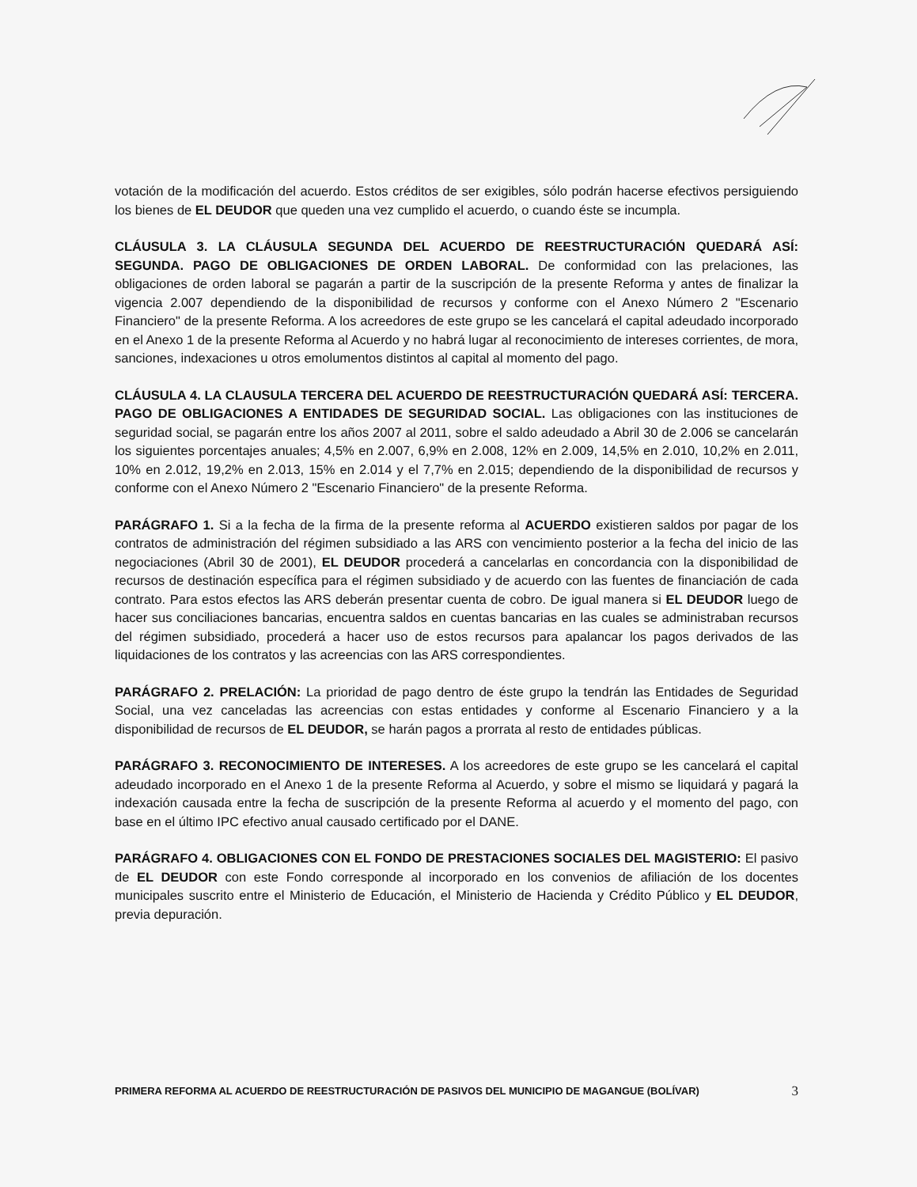votación de la modificación del acuerdo. Estos créditos de ser exigibles, sólo podrán hacerse efectivos persiguiendo los bienes de EL DEUDOR que queden una vez cumplido el acuerdo, o cuando éste se incumpla.
CLÁUSULA 3. LA CLÁUSULA SEGUNDA DEL ACUERDO DE REESTRUCTURACIÓN QUEDARÁ ASÍ: SEGUNDA. PAGO DE OBLIGACIONES DE ORDEN LABORAL. De conformidad con las prelaciones, las obligaciones de orden laboral se pagarán a partir de la suscripción de la presente Reforma y antes de finalizar la vigencia 2.007 dependiendo de la disponibilidad de recursos y conforme con el Anexo Número 2 "Escenario Financiero" de la presente Reforma. A los acreedores de este grupo se les cancelará el capital adeudado incorporado en el Anexo 1 de la presente Reforma al Acuerdo y no habrá lugar al reconocimiento de intereses corrientes, de mora, sanciones, indexaciones u otros emolumentos distintos al capital al momento del pago.
CLÁUSULA 4. LA CLAUSULA TERCERA DEL ACUERDO DE REESTRUCTURACIÓN QUEDARÁ ASÍ: TERCERA. PAGO DE OBLIGACIONES A ENTIDADES DE SEGURIDAD SOCIAL. Las obligaciones con las instituciones de seguridad social, se pagarán entre los años 2007 al 2011, sobre el saldo adeudado a Abril 30 de 2.006 se cancelarán los siguientes porcentajes anuales; 4,5% en 2.007, 6,9% en 2.008, 12% en 2.009, 14,5% en 2.010, 10,2% en 2.011, 10% en 2.012, 19,2% en 2.013, 15% en 2.014 y el 7,7% en 2.015; dependiendo de la disponibilidad de recursos y conforme con el Anexo Número 2 "Escenario Financiero" de la presente Reforma.
PARÁGRAFO 1. Si a la fecha de la firma de la presente reforma al ACUERDO existieren saldos por pagar de los contratos de administración del régimen subsidiado a las ARS con vencimiento posterior a la fecha del inicio de las negociaciones (Abril 30 de 2001), EL DEUDOR procederá a cancelarlas en concordancia con la disponibilidad de recursos de destinación específica para el régimen subsidiado y de acuerdo con las fuentes de financiación de cada contrato. Para estos efectos las ARS deberán presentar cuenta de cobro. De igual manera si EL DEUDOR luego de hacer sus conciliaciones bancarias, encuentra saldos en cuentas bancarias en las cuales se administraban recursos del régimen subsidiado, procederá a hacer uso de estos recursos para apalancar los pagos derivados de las liquidaciones de los contratos y las acreencias con las ARS correspondientes.
PARÁGRAFO 2. PRELACIÓN: La prioridad de pago dentro de éste grupo la tendrán las Entidades de Seguridad Social, una vez canceladas las acreencias con estas entidades y conforme al Escenario Financiero y a la disponibilidad de recursos de EL DEUDOR, se harán pagos a prorrata al resto de entidades públicas.
PARÁGRAFO 3. RECONOCIMIENTO DE INTERESES. A los acreedores de este grupo se les cancelará el capital adeudado incorporado en el Anexo 1 de la presente Reforma al Acuerdo, y sobre el mismo se liquidará y pagará la indexación causada entre la fecha de suscripción de la presente Reforma al acuerdo y el momento del pago, con base en el último IPC efectivo anual causado certificado por el DANE.
PARÁGRAFO 4. OBLIGACIONES CON EL FONDO DE PRESTACIONES SOCIALES DEL MAGISTERIO: El pasivo de EL DEUDOR con este Fondo corresponde al incorporado en los convenios de afiliación de los docentes municipales suscrito entre el Ministerio de Educación, el Ministerio de Hacienda y Crédito Público y EL DEUDOR, previa depuración.
PRIMERA REFORMA AL ACUERDO DE REESTRUCTURACIÓN DE PASIVOS DEL MUNICIPIO DE MAGANGUE (BOLÍVAR)
3